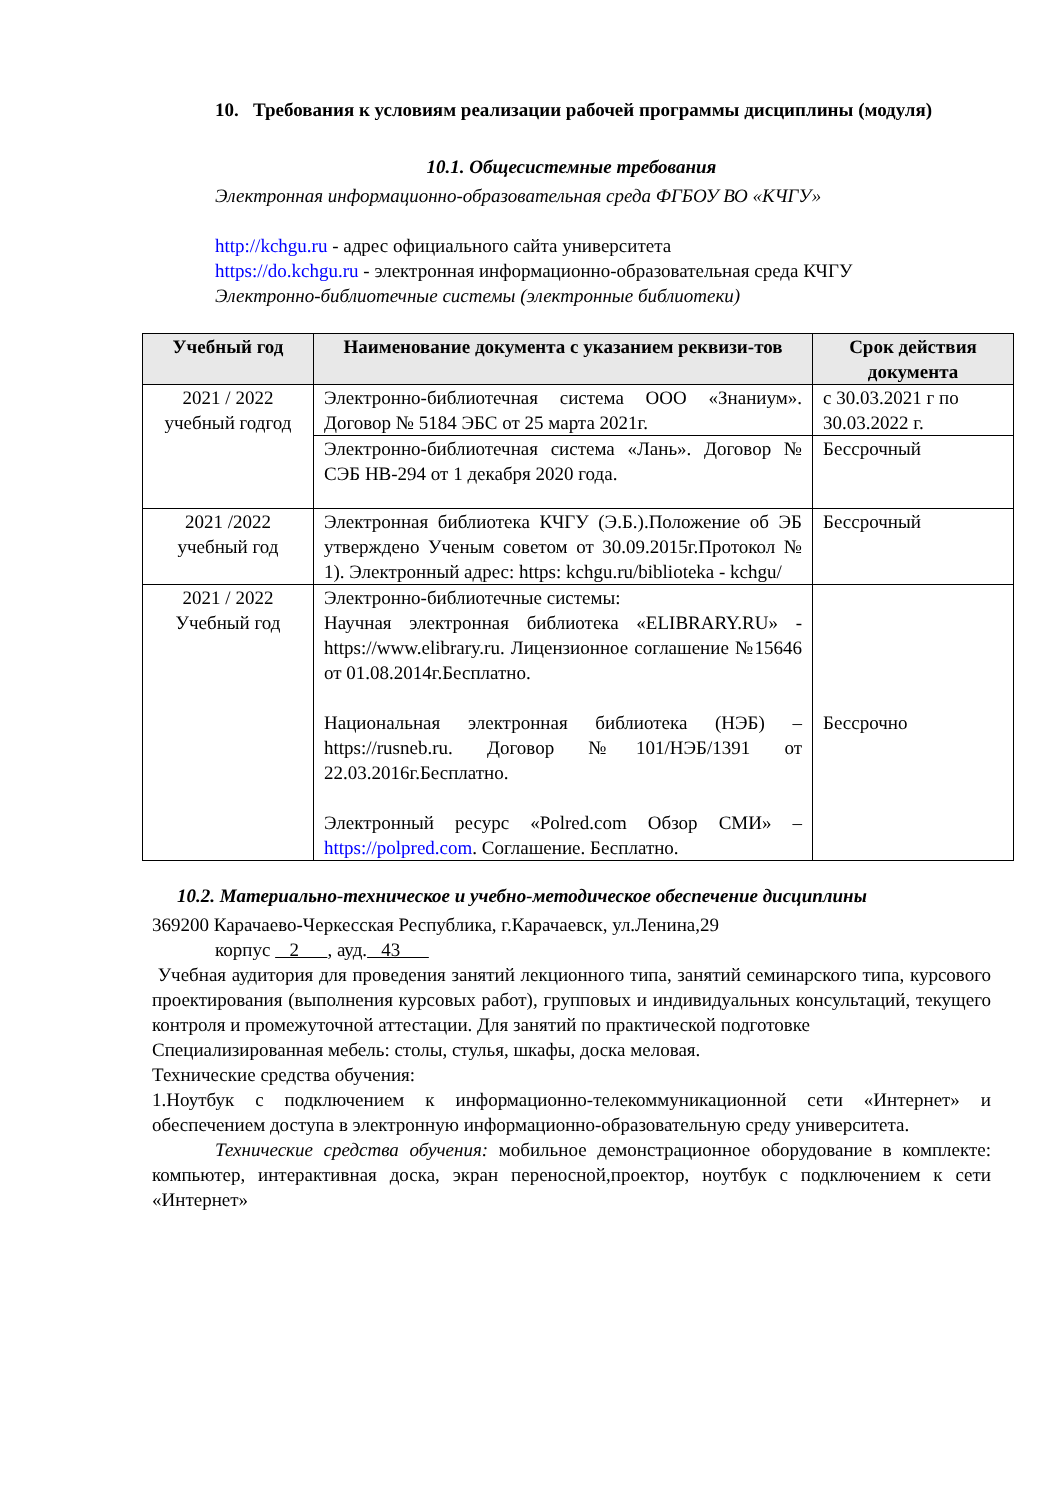10. Требования к условиям реализации рабочей программы дисциплины (модуля)
10.1. Общесистемные требования
Электронная информационно-образовательная среда ФГБОУ ВО «КЧГУ»
http://kchgu.ru - адрес официального сайта университета
https://do.kchgu.ru - электронная информационно-образовательная среда КЧГУ
Электронно-библиотечные системы (электронные библиотеки)
| Учебный год | Наименование документа с указанием реквизи-тов | Срок действия документа |
| --- | --- | --- |
| 2021 / 2022 учебный годгод | Электронно-библиотечная система ООО «Знаниум». Договор № 5184 ЭБС от 25 марта 2021г. | с 30.03.2021 г по 30.03.2022 г. |
| | Электронно-библиотечная система «Лань». Договор № СЭБ НВ-294 от 1 декабря 2020 года. | Бессрочный |
| 2021 /2022 учебный год | Электронная библиотека КЧГУ (Э.Б.).Положение об ЭБ утверждено Ученым советом от 30.09.2015г.Протокол № 1). Электронный адрес: https: kchgu.ru/biblioteka - kchgu/ | Бессрочный |
| 2021 / 2022 Учебный год | Электронно-библиотечные системы: Научная электронная библиотека «ELIBRARY.RU» - https://www.elibrary.ru. Лицензионное соглашение №15646 от 01.08.2014г.Бесплатно. Национальная электронная библиотека (НЭБ) – https://rusneb.ru. Договор №101/НЭБ/1391 от 22.03.2016г.Бесплатно. Электронный ресурс «Polred.com Обзор СМИ» – https://polpred.com . Соглашение. Бесплатно. | Бессрочно |
10.2. Материально-техническое и учебно-методическое обеспечение дисциплины
369200 Карачаево-Черкесская Республика, г.Карачаевск, ул.Ленина,29
корпус 2 , ауд. 43
Учебная аудитория для проведения занятий лекционного типа, занятий семинарского типа, курсового проектирования (выполнения курсовых работ), групповых и индивидуальных консультаций, текущего контроля и промежуточной аттестации. Для занятий по практической подготовке
Специализированная мебель: столы, стулья, шкафы, доска меловая.
Технические средства обучения:
1.Ноутбук с подключением к информационно-телекоммуникационной сети «Интернет» и обеспечением доступа в электронную информационно-образовательную среду университета.
Технические средства обучения: мобильное демонстрационное оборудование в комплекте: компьютер, интерактивная доска, экран переносной,проектор, ноутбук с подключением к сети «Интернет»